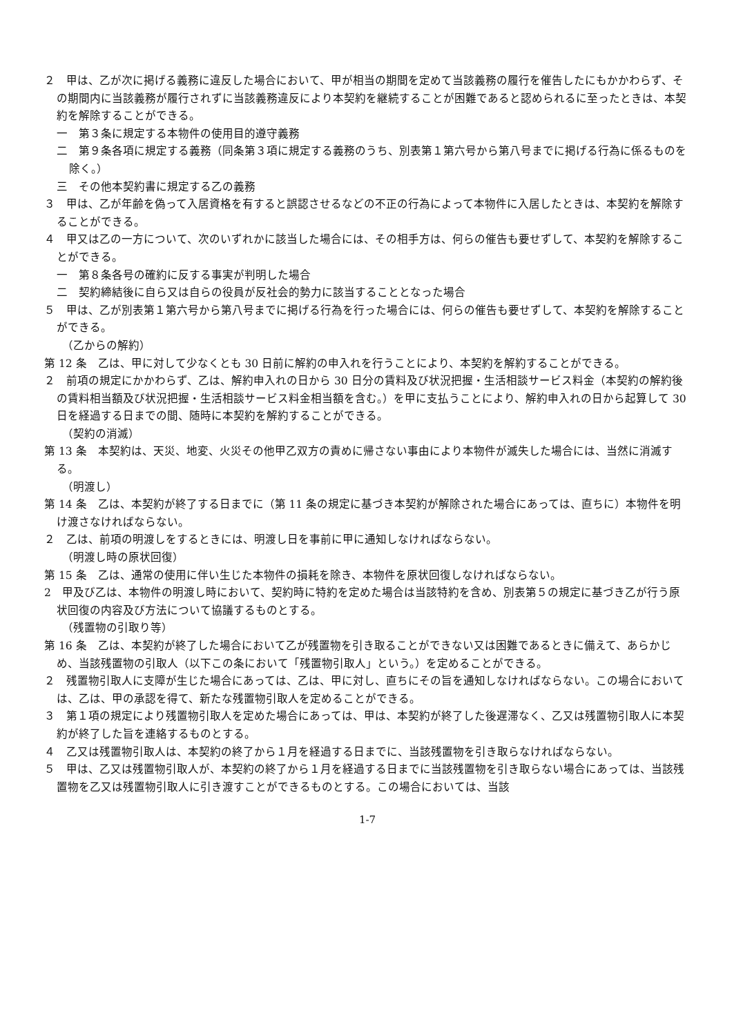２　甲は、乙が次に掲げる義務に違反した場合において、甲が相当の期間を定めて当該義務の履行を催告したにもかかわらず、その期間内に当該義務が履行されずに当該義務違反により本契約を継続することが困難であると認められるに至ったときは、本契約を解除することができる。
一　第３条に規定する本物件の使用目的遵守義務
二　第９条各項に規定する義務（同条第３項に規定する義務のうち、別表第１第六号から第八号までに掲げる行為に係るものを除く。）
三　その他本契約書に規定する乙の義務
３　甲は、乙が年齢を偽って入居資格を有すると誤認させるなどの不正の行為によって本物件に入居したときは、本契約を解除することができる。
４　甲又は乙の一方について、次のいずれかに該当した場合には、その相手方は、何らの催告も要せずして、本契約を解除することができる。
一　第８条各号の確約に反する事実が判明した場合
二　契約締結後に自ら又は自らの役員が反社会的勢力に該当することとなった場合
５　甲は、乙が別表第１第六号から第八号までに掲げる行為を行った場合には、何らの催告も要せずして、本契約を解除することができる。
（乙からの解約）
第 12 条　乙は、甲に対して少なくとも 30 日前に解約の申入れを行うことにより、本契約を解約することができる。
２　前項の規定にかかわらず、乙は、解約申入れの日から 30 日分の賃料及び状況把握・生活相談サービス料金（本契約の解約後の賃料相当額及び状況把握・生活相談サービス料金相当額を含む。）を甲に支払うことにより、解約申入れの日から起算して 30 日を経過する日までの間、随時に本契約を解約することができる。
（契約の消滅）
第 13 条　本契約は、天災、地変、火災その他甲乙双方の責めに帰さない事由により本物件が滅失した場合には、当然に消滅する。
（明渡し）
第 14 条　乙は、本契約が終了する日までに（第 11 条の規定に基づき本契約が解除された場合にあっては、直ちに）本物件を明け渡さなければならない。
２　乙は、前項の明渡しをするときには、明渡し日を事前に甲に通知しなければならない。
（明渡し時の原状回復）
第 15 条　乙は、通常の使用に伴い生じた本物件の損耗を除き、本物件を原状回復しなければならない。
2　甲及び乙は、本物件の明渡し時において、契約時に特約を定めた場合は当該特約を含め、別表第５の規定に基づき乙が行う原状回復の内容及び方法について協議するものとする。
（残置物の引取り等）
第 16 条　乙は、本契約が終了した場合において乙が残置物を引き取ることができない又は困難であるときに備えて、あらかじめ、当該残置物の引取人（以下この条において「残置物引取人」という。）を定めることができる。
２　残置物引取人に支障が生じた場合にあっては、乙は、甲に対し、直ちにその旨を通知しなければならない。この場合においては、乙は、甲の承認を得て、新たな残置物引取人を定めることができる。
３　第１項の規定により残置物引取人を定めた場合にあっては、甲は、本契約が終了した後遅滞なく、乙又は残置物引取人に本契約が終了した旨を連絡するものとする。
４　乙又は残置物引取人は、本契約の終了から１月を経過する日までに、当該残置物を引き取らなければならない。
５　甲は、乙又は残置物引取人が、本契約の終了から１月を経過する日までに当該残置物を引き取らない場合にあっては、当該残置物を乙又は残置物引取人に引き渡すことができるものとする。この場合においては、当該
1-7